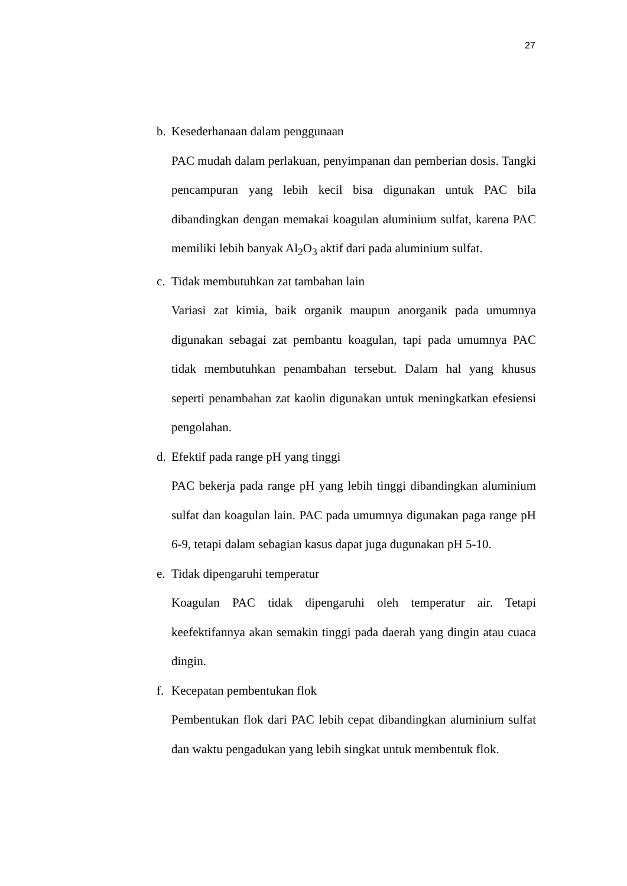27
b. Kesederhanaan dalam penggunaan
PAC mudah dalam perlakuan, penyimpanan dan pemberian dosis. Tangki pencampuran yang lebih kecil bisa digunakan untuk PAC bila dibandingkan dengan memakai koagulan aluminium sulfat, karena PAC memiliki lebih banyak Al<sub>2</sub>O<sub>3</sub> aktif dari pada aluminium sulfat.
c. Tidak membutuhkan zat tambahan lain
Variasi zat kimia, baik organik maupun anorganik pada umumnya digunakan sebagai zat pembantu koagulan, tapi pada umumnya PAC tidak membutuhkan penambahan tersebut. Dalam hal yang khusus seperti penambahan zat kaolin digunakan untuk meningkatkan efesiensi pengolahan.
d. Efektif pada range pH yang tinggi
PAC bekerja pada range pH yang lebih tinggi dibandingkan aluminium sulfat dan koagulan lain. PAC pada umumnya digunakan paga range pH 6-9, tetapi dalam sebagian kasus dapat juga dugunakan pH 5-10.
e. Tidak dipengaruhi temperatur
Koagulan PAC tidak dipengaruhi oleh temperatur air. Tetapi keefektifannya akan semakin tinggi pada daerah yang dingin atau cuaca dingin.
f. Kecepatan pembentukan flok
Pembentukan flok dari PAC lebih cepat dibandingkan aluminium sulfat dan waktu pengadukan yang lebih singkat untuk membentuk flok.